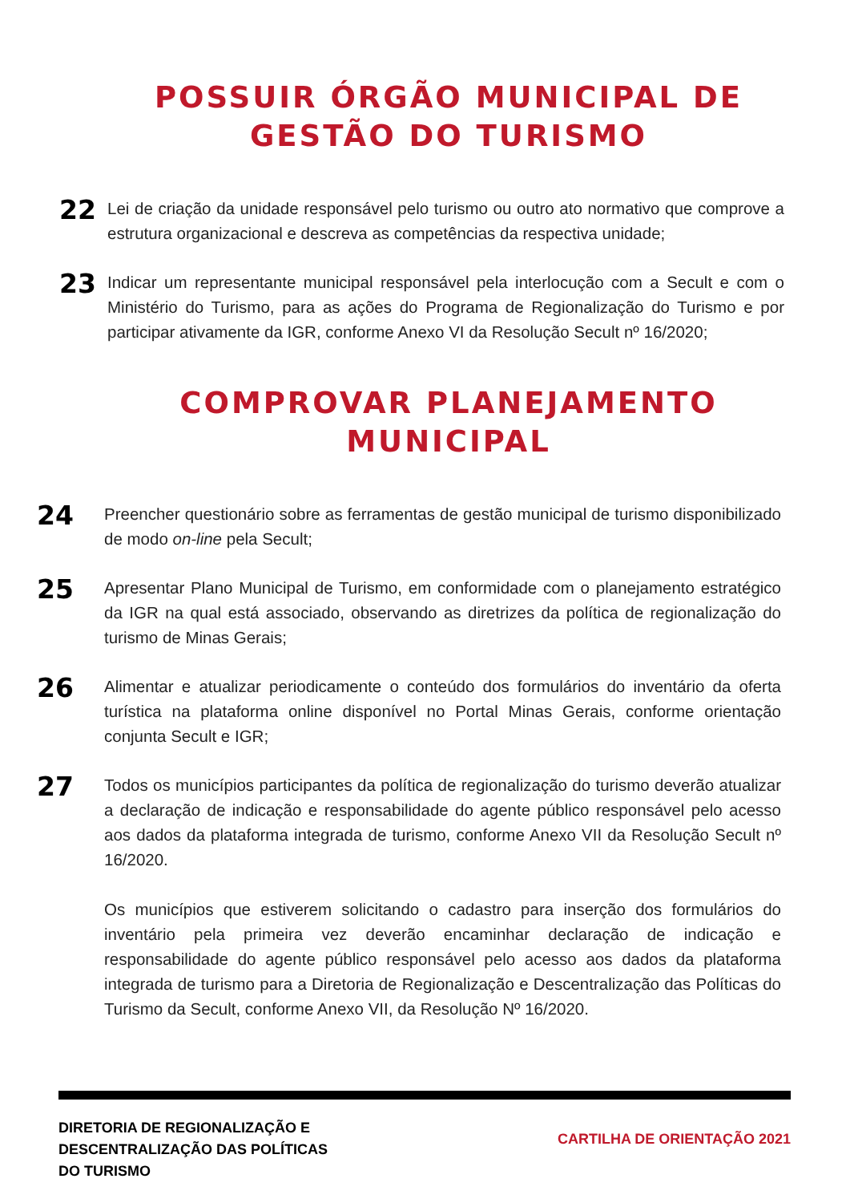POSSUIR ÓRGÃO MUNICIPAL DE GESTÃO DO TURISMO
22 Lei de criação da unidade responsável pelo turismo ou outro ato normativo que comprove a estrutura organizacional e descreva as competências da respectiva unidade;
23 Indicar um representante municipal responsável pela interlocução com a Secult e com o Ministério do Turismo, para as ações do Programa de Regionalização do Turismo e por participar ativamente da IGR, conforme Anexo VI da Resolução Secult nº 16/2020;
COMPROVAR PLANEJAMENTO MUNICIPAL
24 Preencher questionário sobre as ferramentas de gestão municipal de turismo disponibilizado de modo on-line pela Secult;
25 Apresentar Plano Municipal de Turismo, em conformidade com o planejamento estratégico da IGR na qual está associado, observando as diretrizes da política de regionalização do turismo de Minas Gerais;
26 Alimentar e atualizar periodicamente o conteúdo dos formulários do inventário da oferta turística na plataforma online disponível no Portal Minas Gerais, conforme orientação conjunta Secult e IGR;
27 Todos os municípios participantes da política de regionalização do turismo deverão atualizar a declaração de indicação e responsabilidade do agente público responsável pelo acesso aos dados da plataforma integrada de turismo, conforme Anexo VII da Resolução Secult nº 16/2020.
Os municípios que estiverem solicitando o cadastro para inserção dos formulários do inventário pela primeira vez deverão encaminhar declaração de indicação e responsabilidade do agente público responsável pelo acesso aos dados da plataforma integrada de turismo para a Diretoria de Regionalização e Descentralização das Políticas do Turismo da Secult, conforme Anexo VII, da Resolução Nº 16/2020.
DIRETORIA DE REGIONALIZAÇÃO E
DESCENTRALIZAÇÃO DAS POLÍTICAS
DO TURISMO
CARTILHA DE ORIENTAÇÃO 2021